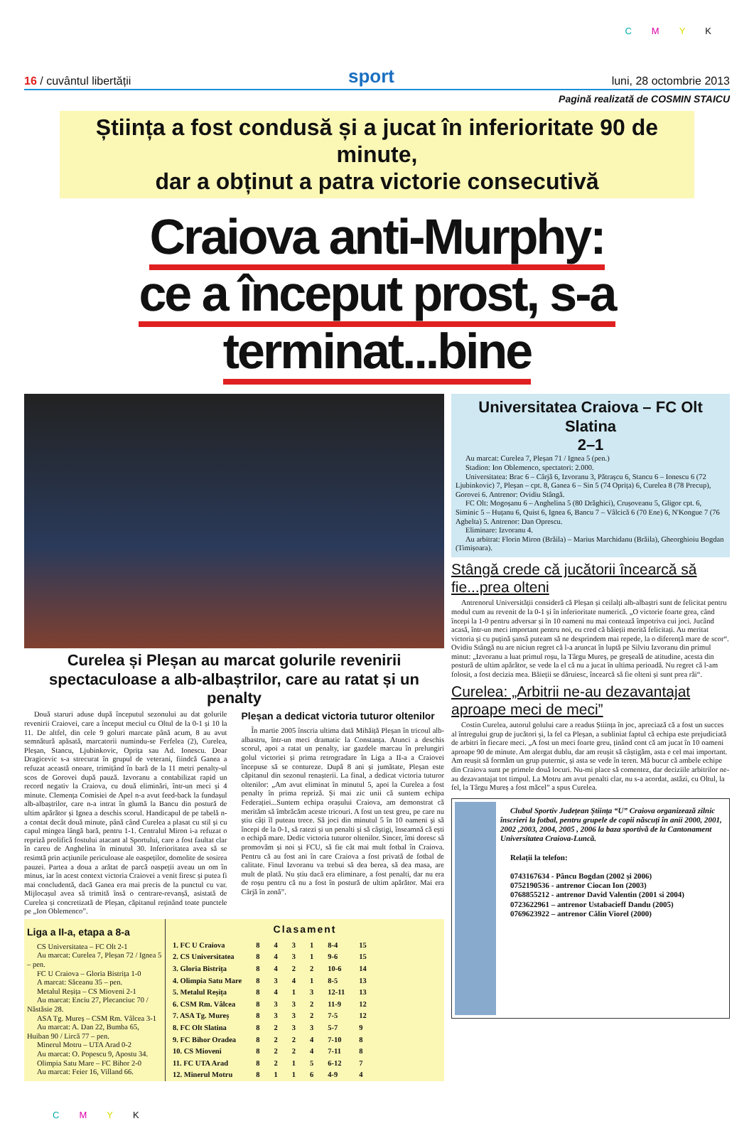CMYK
16 / cuvântul libertății sport luni, 28 octombrie 2013
Pagină realizată de COSMIN STAICU
Știința a fost condusă și a jucat în inferioritate 90 de minute,
dar a obținut a patra victorie consecutivă
Craiova anti-Murphy:
ce a început prost, s-a terminat...bine
Curelea și Pleșan au marcat golurile revenirii spectaculoase a alb-albaștrilor, care au ratat și un penalty
Două staruri aduse după începutul sezonului au dat golurile revenirii Craiovei, care a început meciul cu Oltul de la 0-1 și 10 la 11. De altfel, din cele 9 goluri marcate până acum, 8 au avut semnătură apăsată, marcatorii numindu-se Ferfelea (2), Curelea, Pleșan, Stancu, Ljubinkovic, Oprița sau Ad. Ionescu. Doar Dragicevic s-a strecurat în grupul de veterani, fiindcă Ganea a refuzat această onoare, trimițând în bară de la 11 metri penalty-ul scos de Gorovei după pauză. Izvoranu a contabilizat rapid un record negativ la Craiova, cu două eliminări, într-un meci și 4 minute. Clemența Comisiei de Apel n-a avut feed-back la fundașul alb-albaștrilor, care n-a intrat în glumă la Bancu din postură de ultim apărător și Ignea a deschis scorul. Handicapul de pe tabelă n-a contat decât două minute, până când Curelea a plasat cu stil și cu capul mingea lângă bară, pentru 1-1. Centralul Miron i-a refuzat o repriză prolifică fostului atacant al Sportului, care a fost faultat clar în careu de Anghelina în minutul 30. Inferioritatea avea să se resimtă prin acțiunile periculoase ale oaspeților, domolite de sosirea pauzei. Partea a doua a arătat de parcă oaspeții aveau un om în minus, iar în acest context victoria Craiovei a venit firesc și putea fi mai concludentă, dacă Ganea era mai precis de la punctul cu var. Mijlocașul avea să trimită însă o centrare-revanșă, asistată de Curelea și concretizată de Pleșan, căpitanul reținând toate punctele pe „Ion Oblemenco”.
Pleșan a dedicat victoria tuturor oltenilor
În martie 2005 înscria ultima dată Mihăiță Pleșan în tricoul alb-albastru, într-un meci dramatic la Constanța. Atunci a deschis scorul, apoi a ratat un penalty, iar gazdele marcau în prelungiri golul victoriei și prima retrogradare în Liga a II-a a Craiovei începuse să se contureze. După 8 ani și jumătate, Pleșan este căpitanul din sezonul renașterii. La final, a dedicat victoria tuturor oltenilor: „Am avut eliminat în minutul 5, apoi la Curelea a fost penalty în prima repriză. Și mai zic unii că suntem echipa Federației...Suntem echipa orașului Craiova, am demonstrat că merităm să îmbrăcăm aceste tricouri. A fost un test greu, pe care nu știu câți îl puteau trece. Să joci din minutul 5 în 10 oameni și să începi de la 0-1, să ratezi și un penalti și să câștigi, înseamnă că ești o echipă mare. Dedic victoria tuturor oltenilor. Sincer, îmi doresc să promovăm și noi și FCU, să fie cât mai mult fotbal în Craiova. Pentru că au fost ani în care Craiova a fost privată de fotbal de calitate. Finul Izvoranu va trebui să dea berea, să dea masa, are mult de plată. Nu știu dacă era eliminare, a fost penalti, dar nu era de roșu pentru că nu a fost în postură de ultim apărător. Mai era Cârjă în zonă”.
Liga a II-a, etapa a 8-a
CS Universitatea – FC Olt 2-1
Au marcat: Curelea 7, Pleșan 72 / Ignea 5 – pen.
FC U Craiova – Gloria Bistrița 1-0
A marcat: Săceanu 35 – pen.
Metalul Reșița – CS Mioveni 2-1
Au marcat: Enciu 27, Plecanciuc 70 / Năstăsie 28.
ASA Tg. Mureș – CSM Rm. Vâlcea 3-1
Au marcat: A. Dan 22, Bumba 65, Huiban 90 / Lircă 77 – pen.
Minerul Motru – UTA Arad 0-2
Au marcat: O. Popescu 9, Apostu 34.
Olimpia Satu Mare – FC Bihor 2-0
Au marcat: Feier 16, Villand 66.
Clasament
| 1. FC U Craiova | 8 | 4 | 3 | 1 | 8-4 | 15 |
| 2. CS Universitatea | 8 | 4 | 3 | 1 | 9-6 | 15 |
| 3. Gloria Bistrița | 8 | 4 | 2 | 2 | 10-6 | 14 |
| 4. Olimpia Satu Mare | 8 | 3 | 4 | 1 | 8-5 | 13 |
| 5. Metalul Reșița | 8 | 4 | 1 | 3 | 12-11 | 13 |
| 6. CSM Rm. Vâlcea | 8 | 3 | 3 | 2 | 11-9 | 12 |
| 7. ASA Tg. Mureș | 8 | 3 | 3 | 2 | 7-5 | 12 |
| 8. FC Olt Slatina | 8 | 2 | 3 | 3 | 5-7 | 9 |
| 9. FC Bihor Oradea | 8 | 2 | 2 | 4 | 7-10 | 8 |
| 10. CS Mioveni | 8 | 2 | 2 | 4 | 7-11 | 8 |
| 11. FC UTA Arad | 8 | 2 | 1 | 5 | 6-12 | 7 |
| 12. Minerul Motru | 8 | 1 | 1 | 6 | 4-9 | 4 |
Universitatea Craiova – FC Olt Slatina
2–1
Au marcat: Curelea 7, Pleșan 71 / Ignea 5 (pen.)
Stadion: Ion Oblemenco, spectatori: 2.000.
Universitatea: Brac 6 – Cârjă 6, Izvoranu 3, Pătrașcu 6, Stancu 6 – Ionescu 6 (72 Ljubinkovic) 7, Pleșan – cpt. 8, Ganea 6 – Sin 5 (74 Oprița) 6, Curelea 8 (78 Precup), Gorovei 6. Antrenor: Ovidiu Stângă.
FC Olt: Mogoșanu 6 – Anghelina 5 (80 Drăghici), Crușoveanu 5, Gligor cpt. 6, Siminic 5 – Huțanu 6, Quist 6, Ignea 6, Bancu 7 – Vâlcică 6 (70 Ene) 6, N'Kongue 7 (76 Agbelta) 5. Antrenor: Dan Oprescu.
Eliminare: Izvoranu 4.
Au arbitrat: Florin Miron (Brăila) – Marius Marchidanu (Brăila), Gheorghioiu Bogdan (Timișoara).
Stângă crede că jucătorii încearcă să fie...prea olteni
Antrenorul Universității consideră că Pleșan și ceilalți alb-albaștri sunt de felicitat pentru modul cum au revenit de la 0-1 și în inferioritate numerică. „O victorie foarte grea, când începi la 1-0 pentru adversar și în 10 oameni nu mai contează împotriva cui joci. Jucând acasă, într-un meci important pentru noi, eu cred că băieții merită felicitați. Au meritat victoria și cu puțină șansă puteam să ne desprindem mai repede, la o diferență mare de scor“. Ovidiu Stângă nu are niciun regret că l-a aruncat în luptă pe Silviu Izvoranu din primul minut: „Izvoranu a luat primul roșu, la Târgu Mureș, pe greșeală de atitudine, acesta din postură de ultim apărător, se vede la el că nu a jucat în ultima perioadă. Nu regret că l-am folosit, a fost decizia mea. Băieții se dăruiesc, încearcă să fie olteni și sunt prea răi“.
Curelea: „Arbitrii ne-au dezavantajat aproape meci de meci”
Costin Curelea, autorul golului care a readus Știința în joc, apreciază că a fost un succes al întregului grup de jucători și, la fel ca Pleșan, a subliniat faptul că echipa este prejudiciată de arbitri în fiecare meci. „A fost un meci foarte greu, ținând cont că am jucat în 10 oameni aproape 90 de minute. Am alergat dublu, dar am reușit să câștigăm, asta e cel mai important. Am reușit să formăm un grup puternic, și asta se vede în teren. Mă bucur că ambele echipe din Craiova sunt pe primele două locuri. Nu-mi place să comentez, dar deciziile arbitrilor ne-au dezavantajat tot timpul. La Motru am avut penalti clar, nu s-a acordat, astăzi, cu Oltul, la fel, la Târgu Mureș a fost măcel” a spus Curelea.
Clubul Sportiv Județean Știința “U” Craiova organizează zilnic înscrieri la fotbal, pentru grupele de copii născuți în anii 2000, 2001, 2002 ,2003, 2004, 2005 , 2006 la baza sportivă de la Cantonament Universitatea Craiova-Luncă.
Relații la telefon:
0743167634 - Pâncu Bogdan (2002 și 2006)
0752190536 - antrenor Ciocan Ion (2003)
0768855212 - antrenor David Valentin (2001 si 2004)
0723622961 – antrenor Ustabacieff Dandu (2005)
0769623922 – antrenor Călin Viorel (2000)
CMYK